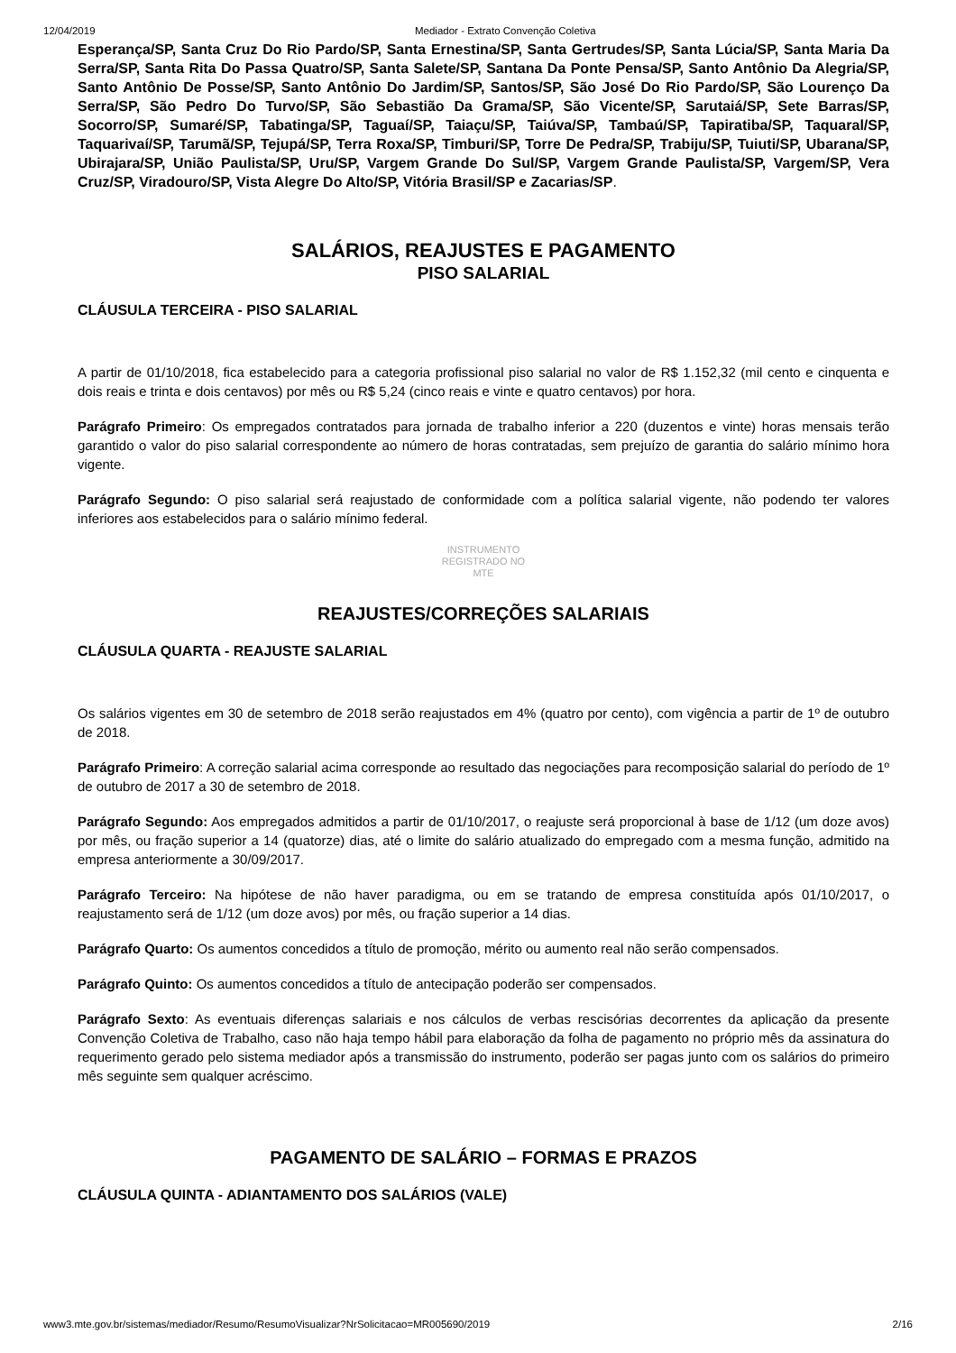12/04/2019 Mediador - Extrato Convenção Coletiva
Esperança/SP, Santa Cruz Do Rio Pardo/SP, Santa Ernestina/SP, Santa Gertrudes/SP, Santa Lúcia/SP, Santa Maria Da Serra/SP, Santa Rita Do Passa Quatro/SP, Santa Salete/SP, Santana Da Ponte Pensa/SP, Santo Antônio Da Alegria/SP, Santo Antônio De Posse/SP, Santo Antônio Do Jardim/SP, Santos/SP, São José Do Rio Pardo/SP, São Lourenço Da Serra/SP, São Pedro Do Turvo/SP, São Sebastião Da Grama/SP, São Vicente/SP, Sarutaiá/SP, Sete Barras/SP, Socorro/SP, Sumaré/SP, Tabatinga/SP, Taguaí/SP, Taiaçu/SP, Taiúva/SP, Tambaú/SP, Tapiratiba/SP, Taquaral/SP, Taquarivaí/SP, Tarumã/SP, Tejupá/SP, Terra Roxa/SP, Timburi/SP, Torre De Pedra/SP, Trabiju/SP, Tuiuti/SP, Ubarana/SP, Ubirajara/SP, União Paulista/SP, Uru/SP, Vargem Grande Do Sul/SP, Vargem Grande Paulista/SP, Vargem/SP, Vera Cruz/SP, Viradouro/SP, Vista Alegre Do Alto/SP, Vitória Brasil/SP e Zacarias/SP.
SALÁRIOS, REAJUSTES E PAGAMENTO
PISO SALARIAL
CLÁUSULA TERCEIRA - PISO SALARIAL
A partir de 01/10/2018, fica estabelecido para a categoria profissional piso salarial no valor de R$ 1.152,32 (mil cento e cinquenta e dois reais e trinta e dois centavos) por mês ou R$ 5,24 (cinco reais e vinte e quatro centavos) por hora.
Parágrafo Primeiro: Os empregados contratados para jornada de trabalho inferior a 220 (duzentos e vinte) horas mensais terão garantido o valor do piso salarial correspondente ao número de horas contratadas, sem prejuízo de garantia do salário mínimo hora vigente.
Parágrafo Segundo: O piso salarial será reajustado de conformidade com a política salarial vigente, não podendo ter valores inferiores aos estabelecidos para o salário mínimo federal.
INSTRUMENTO
REGISTRADO NO
MTE
REAJUSTES/CORREÇÕES SALARIAIS
CLÁUSULA QUARTA - REAJUSTE SALARIAL
Os salários vigentes em 30 de setembro de 2018 serão reajustados em 4% (quatro por cento), com vigência a partir de 1º de outubro de 2018.
Parágrafo Primeiro: A correção salarial acima corresponde ao resultado das negociações para recomposição salarial do período de 1º de outubro de 2017 a 30 de setembro de 2018.
Parágrafo Segundo: Aos empregados admitidos a partir de 01/10/2017, o reajuste será proporcional à base de 1/12 (um doze avos) por mês, ou fração superior a 14 (quatorze) dias, até o limite do salário atualizado do empregado com a mesma função, admitido na empresa anteriormente a 30/09/2017.
Parágrafo Terceiro: Na hipótese de não haver paradigma, ou em se tratando de empresa constituída após 01/10/2017, o reajustamento será de 1/12 (um doze avos) por mês, ou fração superior a 14 dias.
Parágrafo Quarto: Os aumentos concedidos a título de promoção, mérito ou aumento real não serão compensados.
Parágrafo Quinto: Os aumentos concedidos a título de antecipação poderão ser compensados.
Parágrafo Sexto: As eventuais diferenças salariais e nos cálculos de verbas rescisórias decorrentes da aplicação da presente Convenção Coletiva de Trabalho, caso não haja tempo hábil para elaboração da folha de pagamento no próprio mês da assinatura do requerimento gerado pelo sistema mediador após a transmissão do instrumento, poderão ser pagas junto com os salários do primeiro mês seguinte sem qualquer acréscimo.
PAGAMENTO DE SALÁRIO – FORMAS E PRAZOS
CLÁUSULA QUINTA - ADIANTAMENTO DOS SALÁRIOS (VALE)
www3.mte.gov.br/sistemas/mediador/Resumo/ResumoVisualizar?NrSolicitacao=MR005690/2019 2/16